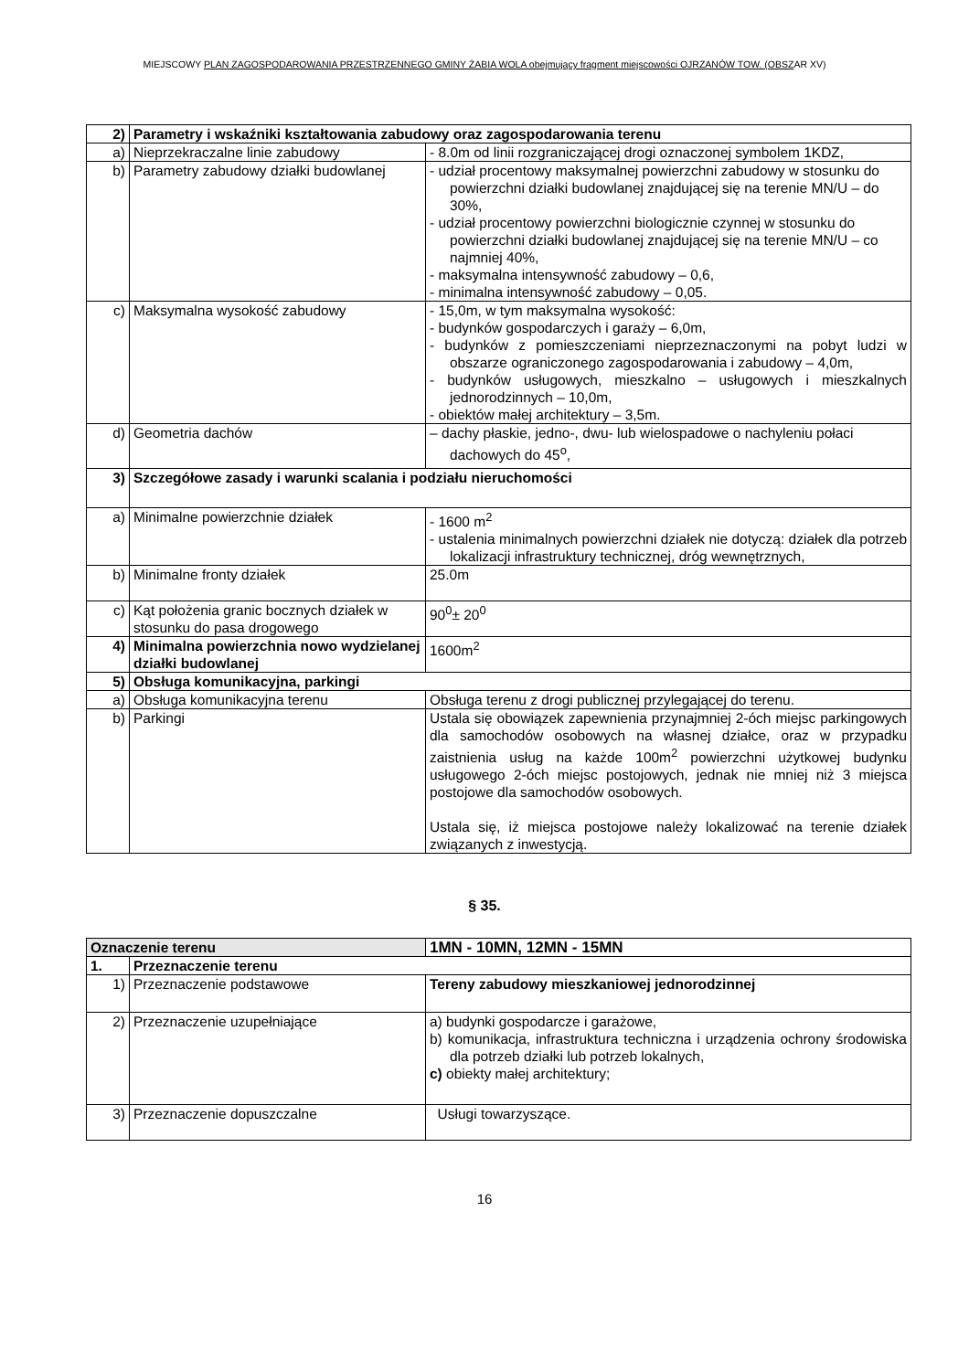MIEJSCOWY PLAN ZAGOSPODAROWANIA PRZESTRZENNEGO GMINY ŻABIA WOLA obejmujący fragment miejscowości OJRZANÓW TOW. (OBSZAR XV)
| 2) | Parametry i wskaźniki kształtowania zabudowy oraz zagospodarowania terenu | |
| a) | Nieprzekraczalne linie zabudowy | - 8.0m od linii rozgraniczającej drogi oznaczonej symbolem 1KDZ, |
| b) | Parametry zabudowy działki budowlanej | - udział procentowy maksymalnej powierzchni zabudowy w stosunku do powierzchni działki budowlanej znajdującej się na terenie MN/U – do 30%, - udział procentowy powierzchni biologicznie czynnej w stosunku do powierzchni działki budowlanej znajdującej się na terenie MN/U – co najmniej 40%, - maksymalna intensywność zabudowy – 0,6, - minimalna intensywność zabudowy – 0,05. |
| c) | Maksymalna wysokość zabudowy | - 15,0m, w tym maksymalna wysokość: - budynków gospodarczych i garaży – 6,0m, - budynków z pomieszczeniami nieprzeznaczonymi na pobyt ludzi w obszarze ograniczonego zagospodarowania i zabudowy – 4,0m, - budynków usługowych, mieszkalno – usługowych i mieszkalnych jednorodzinnych – 10,0m, - obiektów małej architektury – 3,5m. |
| d) | Geometria dachów | – dachy płaskie, jedno-, dwu- lub wielospadowe o nachyleniu połaci dachowych do 45<sup>o</sup>, |
| 3) | Szczegółowe zasady i warunki scalania i podziału nieruchomości | |
| a) | Minimalne powierzchnie działek | - 1600 m<sup>2</sup> - ustalenia minimalnych powierzchni działek nie dotyczą: działek dla potrzeb lokalizacji infrastruktury technicznej, dróg wewnętrznych, |
| b) | Minimalne fronty działek | 25.0m |
| c) | Kąt położenia granic bocznych działek w stosunku do pasa drogowego | 90<sup>0</sup>± 20<sup>0</sup> |
| 4) | Minimalna powierzchnia nowo wydzielanej działki budowlanej | 1600m<sup>2</sup> |
| 5) | Obsługa komunikacyjna, parkingi | |
| a) | Obsługa komunikacyjna terenu | Obsługa terenu z drogi publicznej przylegającej do terenu. |
| b) | Parkingi | Ustala się obowiązek zapewnienia przynajmniej 2-óch miejsc parkingowych dla samochodów osobowych na własnej działce, oraz w przypadku zaistnienia usług na każde 100m<sup>2</sup> powierzchni użytkowej budynku usługowego 2-óch miejsc postojowych, jednak nie mniej niż 3 miejsca postojowe dla samochodów osobowych. Ustala się, iż miejsca postojowe należy lokalizować na terenie działek związanych z inwestycją. |
§ 35.
| Oznaczenie terenu | | 1MN - 10MN, 12MN - 15MN |
| 1. | Przeznaczenie terenu | |
| 1) | Przeznaczenie podstawowe | Tereny zabudowy mieszkaniowej jednorodzinnej |
| 2) | Przeznaczenie uzupełniające | a) budynki gospodarcze i garażowe, b) komunikacja, infrastruktura techniczna i urządzenia ochrony środowiska dla potrzeb działki lub potrzeb lokalnych, c) obiekty małej architektury; |
| 3) | Przeznaczenie dopuszczalne | Usługi towarzyszące. |
16